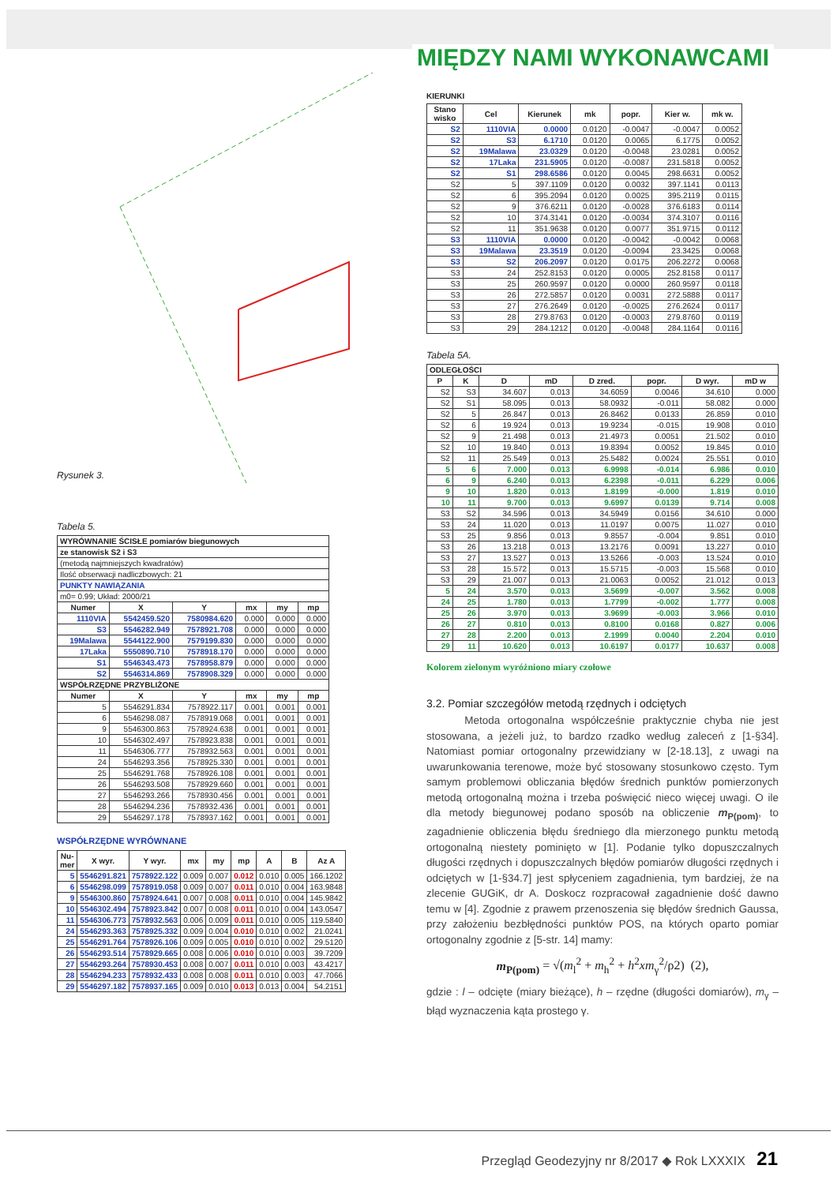MIĘDZY NAMI WYKONAWCAMI
Rysunek 3.
Tabela 5.
| WYRÓWNANIE ŚCISŁE pomiarów biegunowych | | | | | |
| ze stanowisk S2 i S3 | | | | | |
| (metodą najmniejszych kwadratów) | | | | | |
| Ilość obserwacji nadliczbowych: 21 | | | | | |
| PUNKTY NAWIĄZANIA | | | | | |
| m0= 0.99; Układ: 2000/21 | | | | | |
| Numer | X | Y | mx | my | mp |
| 1110VIA | 5542459.520 | 7580984.620 | 0.000 | 0.000 | 0.000 |
| S3 | 5546282.949 | 7578921.708 | 0.000 | 0.000 | 0.000 |
| 19Malawa | 5544122.900 | 7579199.830 | 0.000 | 0.000 | 0.000 |
| 17Laka | 5550890.710 | 7578918.170 | 0.000 | 0.000 | 0.000 |
| S1 | 5546343.473 | 7578958.879 | 0.000 | 0.000 | 0.000 |
| S2 | 5546314.869 | 7578908.329 | 0.000 | 0.000 | 0.000 |
| WSPÓŁRZĘDNE PRZYBLIŻONE | | | | | |
| Numer | X | Y | mx | my | mp |
| 5 | 5546291.834 | 7578922.117 | 0.001 | 0.001 | 0.001 |
| 6 | 5546298.087 | 7578919.068 | 0.001 | 0.001 | 0.001 |
| 9 | 5546300.863 | 7578924.638 | 0.001 | 0.001 | 0.001 |
| 10 | 5546302.497 | 7578923.838 | 0.001 | 0.001 | 0.001 |
| 11 | 5546306.777 | 7578932.563 | 0.001 | 0.001 | 0.001 |
| 24 | 5546293.356 | 7578925.330 | 0.001 | 0.001 | 0.001 |
| 25 | 5546291.768 | 7578926.108 | 0.001 | 0.001 | 0.001 |
| 26 | 5546293.508 | 7578929.660 | 0.001 | 0.001 | 0.001 |
| 27 | 5546293.266 | 7578930.456 | 0.001 | 0.001 | 0.001 |
| 28 | 5546294.236 | 7578932.436 | 0.001 | 0.001 | 0.001 |
| 29 | 5546297.178 | 7578937.162 | 0.001 | 0.001 | 0.001 |
WSPÓŁRZĘDNE WYRÓWNANE
| Nu- mer | X wyr. | Y wyr. | mx | my | mp | A | B | Az A |
| --- | --- | --- | --- | --- | --- | --- | --- | --- |
| 5 | 5546291.821 | 7578922.122 | 0.009 | 0.007 | 0.012 | 0.010 | 0.005 | 166.1202 |
| 6 | 5546298.099 | 7578919.058 | 0.009 | 0.007 | 0.011 | 0.010 | 0.004 | 163.9848 |
| 9 | 5546300.860 | 7578924.641 | 0.007 | 0.008 | 0.011 | 0.010 | 0.004 | 145.9842 |
| 10 | 5546302.494 | 7578923.842 | 0.007 | 0.008 | 0.011 | 0.010 | 0.004 | 143.0547 |
| 11 | 5546306.773 | 7578932.563 | 0.006 | 0.009 | 0.011 | 0.010 | 0.005 | 119.5840 |
| 24 | 5546293.363 | 7578925.332 | 0.009 | 0.004 | 0.010 | 0.010 | 0.002 | 21.0241 |
| 25 | 5546291.764 | 7578926.106 | 0.009 | 0.005 | 0.010 | 0.010 | 0.002 | 29.5120 |
| 26 | 5546293.514 | 7578929.665 | 0.008 | 0.006 | 0.010 | 0.010 | 0.003 | 39.7209 |
| 27 | 5546293.264 | 7578930.453 | 0.008 | 0.007 | 0.011 | 0.010 | 0.003 | 43.4217 |
| 28 | 5546294.233 | 7578932.433 | 0.008 | 0.008 | 0.011 | 0.010 | 0.003 | 47.7066 |
| 29 | 5546297.182 | 7578937.165 | 0.009 | 0.010 | 0.013 | 0.013 | 0.004 | 54.2151 |
KIERUNKI
| Stano wisko | Cel | Kierunek | mk | popr. | Kier w. | mk w. |
| --- | --- | --- | --- | --- | --- | --- |
| S2 | 1110VIA | 0.0000 | 0.0120 | -0.0047 | -0.0047 | 0.0052 |
| S2 | S3 | 6.1710 | 0.0120 | 0.0065 | 6.1775 | 0.0052 |
| S2 | 19Malawa | 23.0329 | 0.0120 | -0.0048 | 23.0281 | 0.0052 |
| S2 | 17Laka | 231.5905 | 0.0120 | -0.0087 | 231.5818 | 0.0052 |
| S2 | S1 | 298.6586 | 0.0120 | 0.0045 | 298.6631 | 0.0052 |
| S2 | 5 | 397.1109 | 0.0120 | 0.0032 | 397.1141 | 0.0113 |
| S2 | 6 | 395.2094 | 0.0120 | 0.0025 | 395.2119 | 0.0115 |
| S2 | 9 | 376.6211 | 0.0120 | -0.0028 | 376.6183 | 0.0114 |
| S2 | 10 | 374.3141 | 0.0120 | -0.0034 | 374.3107 | 0.0116 |
| S2 | 11 | 351.9638 | 0.0120 | 0.0077 | 351.9715 | 0.0112 |
| S3 | 1110VIA | 0.0000 | 0.0120 | -0.0042 | -0.0042 | 0.0068 |
| S3 | 19Malawa | 23.3519 | 0.0120 | -0.0094 | 23.3425 | 0.0068 |
| S3 | S2 | 206.2097 | 0.0120 | 0.0175 | 206.2272 | 0.0068 |
| S3 | 24 | 252.8153 | 0.0120 | 0.0005 | 252.8158 | 0.0117 |
| S3 | 25 | 260.9597 | 0.0120 | 0.0000 | 260.9597 | 0.0118 |
| S3 | 26 | 272.5857 | 0.0120 | 0.0031 | 272.5888 | 0.0117 |
| S3 | 27 | 276.2649 | 0.0120 | -0.0025 | 276.2624 | 0.0117 |
| S3 | 28 | 279.8763 | 0.0120 | -0.0003 | 279.8760 | 0.0119 |
| S3 | 29 | 284.1212 | 0.0120 | -0.0048 | 284.1164 | 0.0116 |
Tabela 5A.
| ODLEGŁOŚCI | | | | | | | |
| P | K | D | mD | D zred. | popr. | D wyr. | mD w |
| S2 | S3 | 34.607 | 0.013 | 34.6059 | 0.0046 | 34.610 | 0.000 |
| S2 | S1 | 58.095 | 0.013 | 58.0932 | -0.011 | 58.082 | 0.000 |
| S2 | 5 | 26.847 | 0.013 | 26.8462 | 0.0133 | 26.859 | 0.010 |
| S2 | 6 | 19.924 | 0.013 | 19.9234 | -0.015 | 19.908 | 0.010 |
| S2 | 9 | 21.498 | 0.013 | 21.4973 | 0.0051 | 21.502 | 0.010 |
| S2 | 10 | 19.840 | 0.013 | 19.8394 | 0.0052 | 19.845 | 0.010 |
| S2 | 11 | 25.549 | 0.013 | 25.5482 | 0.0024 | 25.551 | 0.010 |
| 5 | 6 | 7.000 | 0.013 | 6.9998 | -0.014 | 6.986 | 0.010 |
| 6 | 9 | 6.240 | 0.013 | 6.2398 | -0.011 | 6.229 | 0.006 |
| 9 | 10 | 1.820 | 0.013 | 1.8199 | -0.000 | 1.819 | 0.010 |
| 10 | 11 | 9.700 | 0.013 | 9.6997 | 0.0139 | 9.714 | 0.008 |
| S3 | S2 | 34.596 | 0.013 | 34.5949 | 0.0156 | 34.610 | 0.000 |
| S3 | 24 | 11.020 | 0.013 | 11.0197 | 0.0075 | 11.027 | 0.010 |
| S3 | 25 | 9.856 | 0.013 | 9.8557 | -0.004 | 9.851 | 0.010 |
| S3 | 26 | 13.218 | 0.013 | 13.2176 | 0.0091 | 13.227 | 0.010 |
| S3 | 27 | 13.527 | 0.013 | 13.5266 | -0.003 | 13.524 | 0.010 |
| S3 | 28 | 15.572 | 0.013 | 15.5715 | -0.003 | 15.568 | 0.010 |
| S3 | 29 | 21.007 | 0.013 | 21.0063 | 0.0052 | 21.012 | 0.013 |
| 5 | 24 | 3.570 | 0.013 | 3.5699 | -0.007 | 3.562 | 0.008 |
| 24 | 25 | 1.780 | 0.013 | 1.7799 | -0.002 | 1.777 | 0.008 |
| 25 | 26 | 3.970 | 0.013 | 3.9699 | -0.003 | 3.966 | 0.010 |
| 26 | 27 | 0.810 | 0.013 | 0.8100 | 0.0168 | 0.827 | 0.006 |
| 27 | 28 | 2.200 | 0.013 | 2.1999 | 0.0040 | 2.204 | 0.010 |
| 29 | 11 | 10.620 | 0.013 | 10.6197 | 0.0177 | 10.637 | 0.008 |
Kolorem zielonym wyróżniono miary czołowe
3.2. Pomiar szczegółów metodą rzędnych i odciętych
Metoda ortogonalna współcześnie praktycznie chyba nie jest stosowana, a jeżeli już, to bardzo rzadko według zaleceń z [1-§34]. Natomiast pomiar ortogonalny przewidziany w [2-18.13], z uwagi na uwarunkowania terenowe, może być stosowany stosunkowo często. Tym samym problemowi oblicza­nia błędów średnich punktów pomierzonych metodą ortogonalną można i trzeba poświęcić nieco więcej uwagi. O ile dla metody biegunowej podano sposób na obliczenie m<sub>P(pom)</sub>, to zagadnienie obliczenia błędu średniego dla mierzonego punktu metodą ortogonalną niestety pominięto w [1]. Podanie tylko dopuszczalnych długości rzędnych i dopuszczalnych błędów pomiarów długości rzędnych i odciętych w [1-§34.7] jest spłyceniem zagadnienia, tym bardziej, że na zlecenie GUGiK, dr A. Doskocz rozpracował zagadnienie dość dawno temu w [4]. Zgodnie z prawem przenoszenia się błędów średnich Gaussa, przy założeniu bezbłędności punktów POS, na których oparto pomiar ortogonalny zgodnie z [5-str. 14] mamy:
m<sub>P(pom)</sub> = √(m<sub>l</sub><sup>2</sup> + m<sub>h</sub><sup>2</sup> + h<sup>2</sup>xm<sub>γ</sub><sup>2</sup>/ρ2) (2),
gdzie : l – odcięte (miary bieżące), h – rzędne (długości domiarów), m<sub>γ</sub> – błąd wyznaczenia kąta prostego γ.
Przegląd Geodezyjny nr 8/2017 ◆ Rok LXXXIX 21